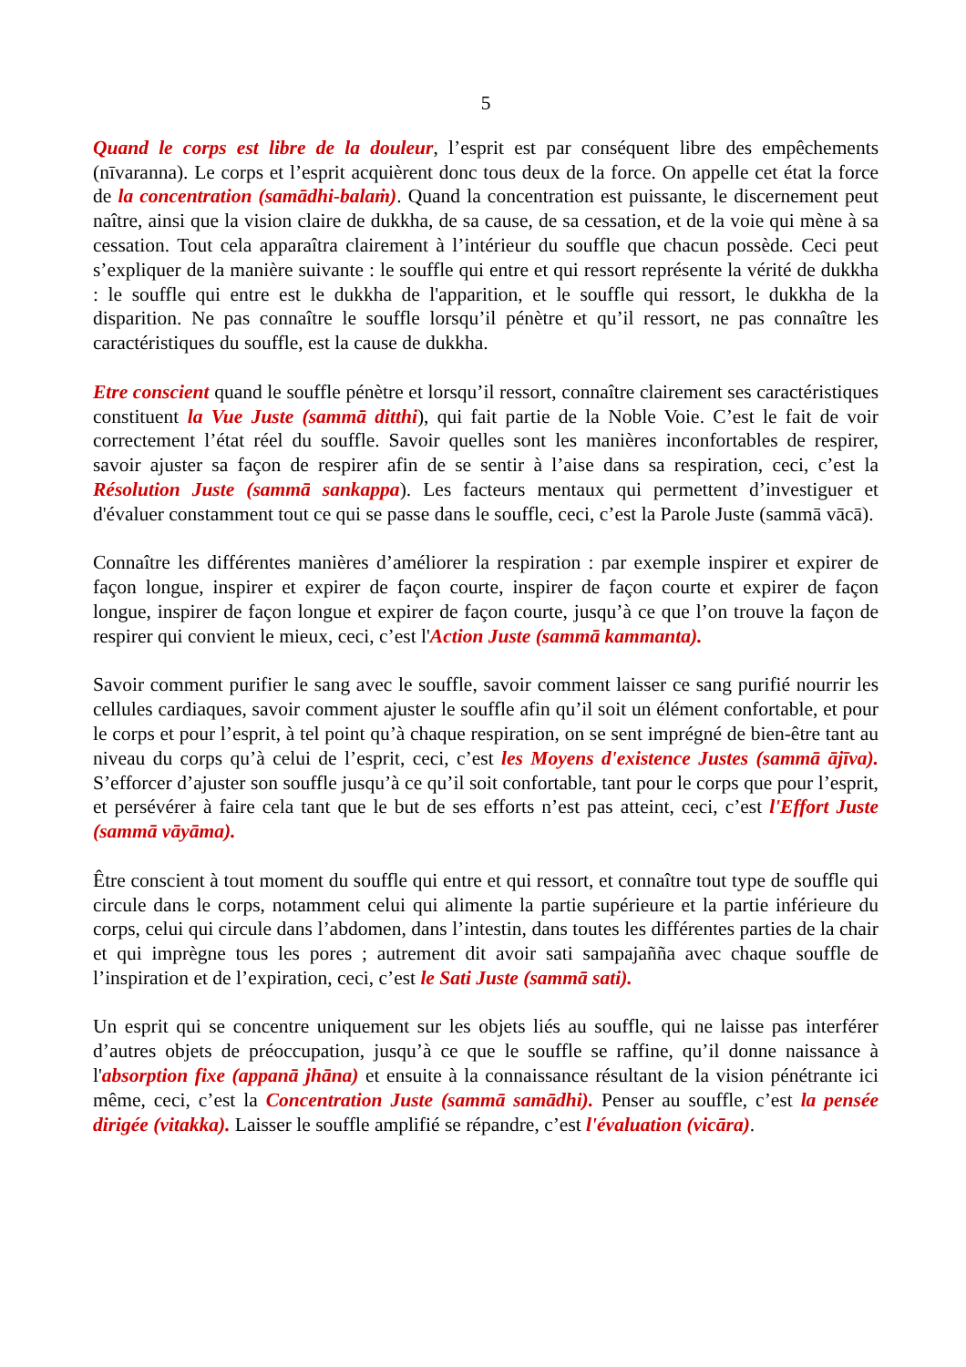5
Quand le corps est libre de la douleur, l’esprit est par conséquent libre des empêchements (nīvaranna). Le corps et l’esprit acquièrent donc tous deux de la force. On appelle cet état la force de la concentration (samādhi-balaṁ). Quand la concentration est puissante, le discernement peut naître, ainsi que la vision claire de dukkha, de sa cause, de sa cessation, et de la voie qui mène à sa cessation. Tout cela apparaîtra clairement à l’intérieur du souffle que chacun possède. Ceci peut s’expliquer de la manière suivante : le souffle qui entre et qui ressort représente la vérité de dukkha : le souffle qui entre est le dukkha de l'apparition, et le souffle qui ressort, le dukkha de la disparition. Ne pas connaître le souffle lorsqu’il pénètre et qu’il ressort, ne pas connaître les caractéristiques du souffle, est la cause de dukkha.
Etre conscient quand le souffle pénètre et lorsqu’il ressort, connaître clairement ses caractéristiques constituent la Vue Juste (sammā ditthi), qui fait partie de la Noble Voie. C’est le fait de voir correctement l’état réel du souffle. Savoir quelles sont les manières inconfortables de respirer, savoir ajuster sa façon de respirer afin de se sentir à l’aise dans sa respiration, ceci, c’est la Résolution Juste (sammā sankappa). Les facteurs mentaux qui permettent d’investiguer et d'évaluer constamment tout ce qui se passe dans le souffle, ceci, c’est la Parole Juste (sammā vācā).
Connaître les différentes manières d’améliorer la respiration : par exemple inspirer et expirer de façon longue, inspirer et expirer de façon courte, inspirer de façon courte et expirer de façon longue, inspirer de façon longue et expirer de façon courte, jusqu’à ce que l’on trouve la façon de respirer qui convient le mieux, ceci, c’est l'Action Juste (sammā kammanta).
Savoir comment purifier le sang avec le souffle, savoir comment laisser ce sang purifié nourrir les cellules cardiaques, savoir comment ajuster le souffle afin qu’il soit un élément confortable, et pour le corps et pour l’esprit, à tel point qu’à chaque respiration, on se sent imprégné de bien-être tant au niveau du corps qu’à celui de l’esprit, ceci, c’est les Moyens d'existence Justes (sammā ājīva). S’efforcer d’ajuster son souffle jusqu’à ce qu’il soit confortable, tant pour le corps que pour l’esprit, et persévérer à faire cela tant que le but de ses efforts n’est pas atteint, ceci, c’est l'Effort Juste (sammā vāyāma).
Être conscient à tout moment du souffle qui entre et qui ressort, et connaître tout type de souffle qui circule dans le corps, notamment celui qui alimente la partie supérieure et la partie inférieure du corps, celui qui circule dans l’abdomen, dans l’intestin, dans toutes les différentes parties de la chair et qui imprègne tous les pores ; autrement dit avoir sati sampajañña avec chaque souffle de l’inspiration et de l’expiration, ceci, c’est le Sati Juste (sammā sati).
Un esprit qui se concentre uniquement sur les objets liés au souffle, qui ne laisse pas interférer d’autres objets de préoccupation, jusqu’à ce que le souffle se raffine, qu’il donne naissance à l'absorption fixe (appanā jhāna) et ensuite à la connaissance résultant de la vision pénétrante ici même, ceci, c’est la Concentration Juste (sammā samādhi). Penser au souffle, c’est la pensée dirigée (vitakka). Laisser le souffle amplifié se répandre, c’est l'évaluation (vicāra).